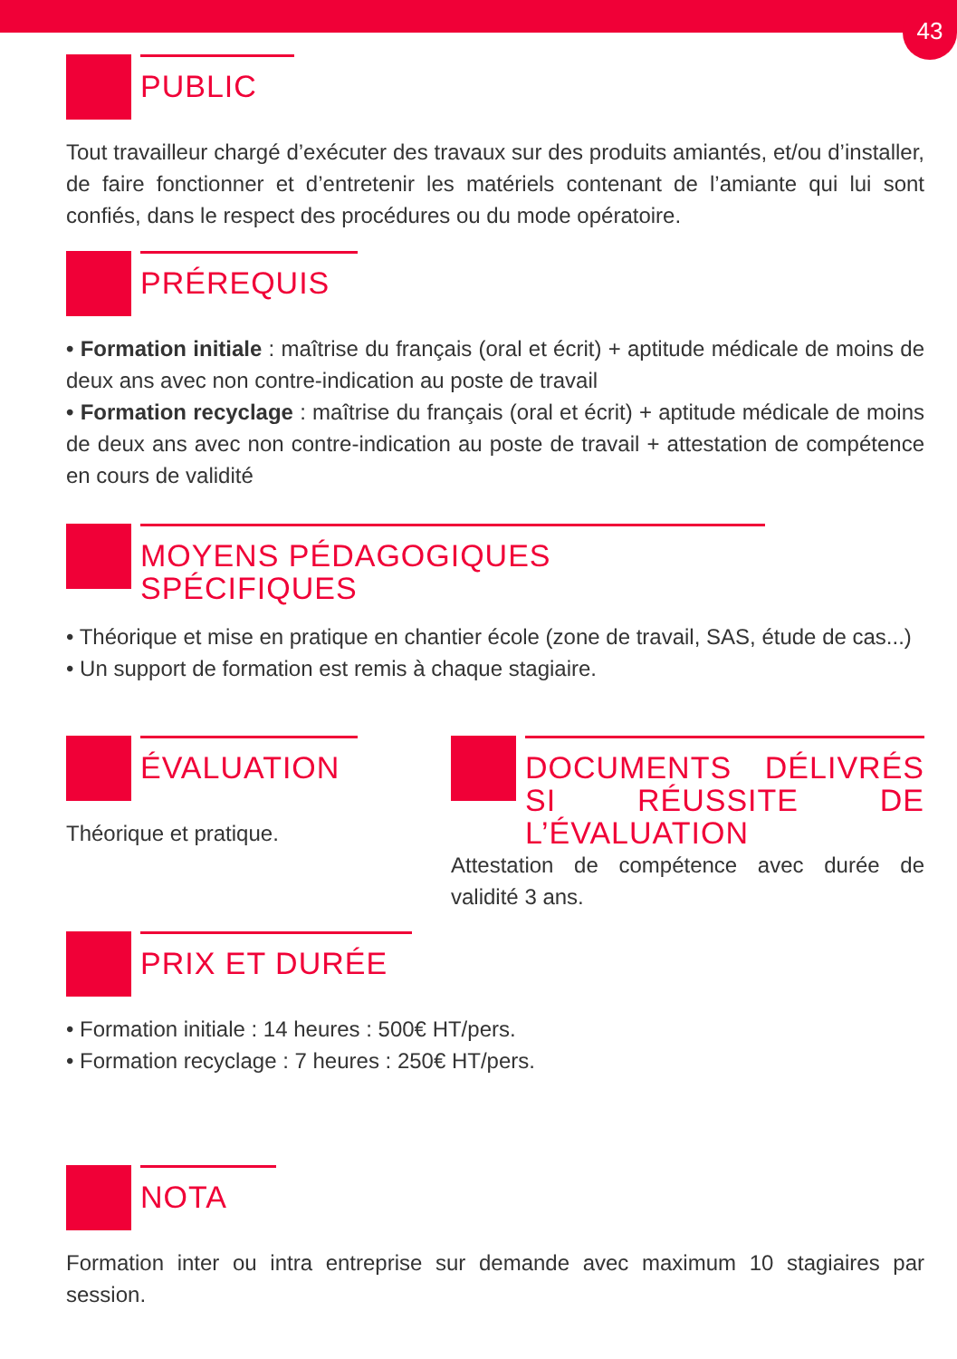43
PUBLIC
Tout travailleur chargé d’exécuter des travaux sur des produits amiantés, et/ou d’installer, de faire fonctionner et d’entretenir les matériels contenant de l’amiante qui lui sont confiés, dans le respect des procédures ou du mode opératoire.
PRÉREQUIS
• Formation initiale : maîtrise du français (oral et écrit) + aptitude médicale de moins de deux ans avec non contre-indication au poste de travail
• Formation recyclage : maîtrise du français (oral et écrit) + aptitude médicale de moins de deux ans avec non contre-indication au poste de travail + attestation de compétence en cours de validité
MOYENS PÉDAGOGIQUES SPÉCIFIQUES
• Théorique et mise en pratique en chantier école (zone de travail, SAS, étude de cas...)
• Un support de formation est remis à chaque stagiaire.
ÉVALUATION
Théorique et pratique.
DOCUMENTS DÉLIVRÉS SI RÉUSSITE DE L’ÉVALUATION
Attestation de compétence avec durée de validité 3 ans.
PRIX ET DURÉE
• Formation initiale : 14 heures : 500€ HT/pers.
• Formation recyclage : 7 heures : 250€ HT/pers.
NOTA
Formation inter ou intra entreprise sur demande avec maximum 10 stagiaires par session.